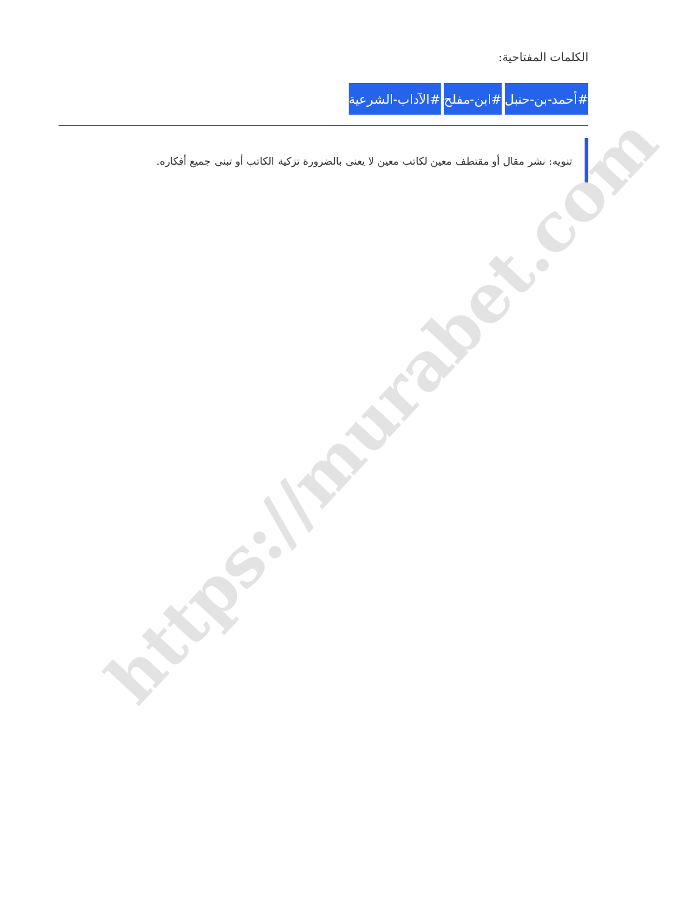https://murabet.com
الكلمات المفتاحية:
#أحمد-بن-حنبل #ابن-مفلح #الآداب-الشرعية
تنويه: نشر مقال أو مقتطف معين لكاتب معين لا يعنى بالضرورة تزكية الكاتب أو تبنى جميع أفكاره.